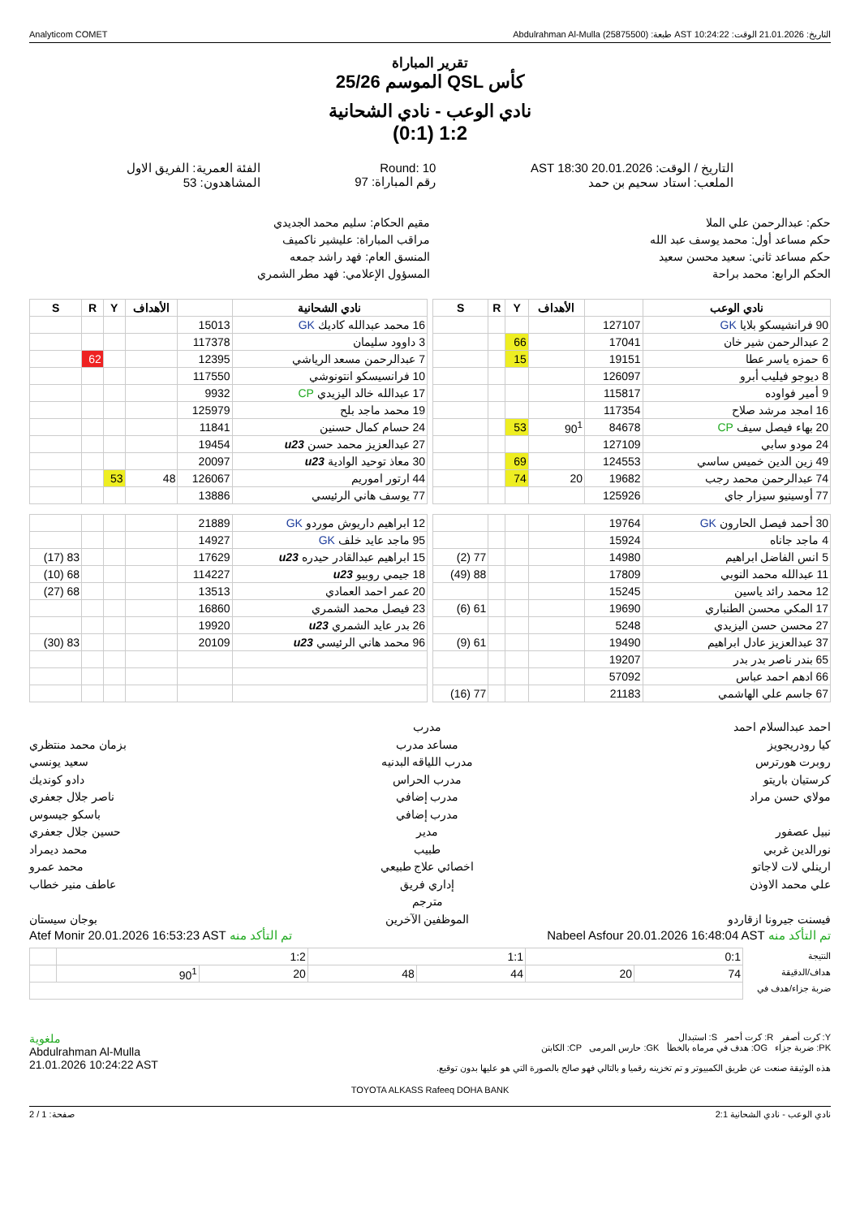Analyticom COMET التاريخ: 21.01.2026 الوقت: 10:24:22 AST طبعة: Abdulrahman Al-Mulla (25875500)
تقرير المباراة
كأس QSL الموسم 25/26
نادي الوعب - نادي الشحانية
1:2 (0:1)
التاريخ / الوقت: 20.01.2026 18:30 AST
الملعب: استاد سحيم بن حمد
Round: 10
رقم المباراة: 97
الفئة العمرية: الفريق الاول
المشاهدون: 53
حكم: عبدالرحمن علي الملا
حكم مساعد أول: محمد يوسف عبد الله
حكم مساعد ثاني: سعيد محسن سعيد
الحكم الرابع: محمد براحة
مقيم الحكام: سليم محمد الجديدي
مراقب المباراة: عليشير ناكميف
المنسق العام: فهد راشد جمعه
المسؤول الإعلامي: فهد مطر الشمري
| نادي الوعب | | الأهداف | Y | R | S |
| --- | --- | --- | --- | --- | --- |
| 90 فرانشيسكو بلايا GK | 127107 | | | | |
| 2 عبدالرحمن شير خان | 17041 | | 66 | | |
| 6 حمزه ياسر عطا | 19151 | | 15 | | |
| 8 ديوجو فيليب أبرو | 126097 | | | | |
| 9 أمير فواوده | 115817 | | | | |
| 16 امجد مرشد صلاح | 117354 | | | | |
| 20 بهاء فيصل سيف CP | 84678 | 90<sup>1</sup> | 53 | | |
| 24 مودو سابي | 127109 | | | | |
| 49 زين الدين خميس ساسي | 124553 | | 69 | | |
| 74 عبدالرحمن محمد رجب | 19682 | 20 | 74 | | |
| 77 أوسينيو سيزار جاي | 125926 | | | | |
| 30 أحمد فيصل الحارون GK | 19764 | | | | |
| 4 ماجد جاناه | 15924 | | | | |
| 5 انس الفاضل ابراهيم | 14980 | | | | 77 (2) |
| 11 عبدالله محمد النوبي | 17809 | | | | 88 (49) |
| 12 محمد رائد ياسين | 15245 | | | | |
| 17 المكي محسن الطنباري | 19690 | | | | 61 (6) |
| 27 محسن حسن اليزيدي | 5248 | | | | |
| 37 عبدالعزيز عادل ابراهيم | 19490 | | | | 61 (9) |
| 65 بندر ناصر بدر بدر | 19207 | | | | |
| 66 ادهم احمد عباس | 57092 | | | | |
| 67 جاسم علي الهاشمي | 21183 | | | | 77 (16) |
| نادي الشحانية | | الأهداف | Y | R | S |
| --- | --- | --- | --- | --- | --- |
| 16 محمد عبدالله كاديك GK | 15013 | | | | |
| 3 داوود سليمان | 117378 | | | | |
| 7 عبدالرحمن مسعد الرياشي | 12395 | | | 62 | |
| 10 فرانسيسكو انتونوشي | 117550 | | | | |
| 17 عبدالله خالد اليزيدي CP | 9932 | | | | |
| 19 محمد ماجد بلح | 125979 | | | | |
| 24 حسام كمال حسنين | 11841 | | | | |
| 27 عبدالعزيز محمد حسن u23 | 19454 | | | | |
| 30 معاذ توحيد الوادية u23 | 20097 | | | | |
| 44 ارتور اموريم | 126067 | 48 | 53 | | |
| 77 يوسف هاني الرئيسي | 13886 | | | | |
| 12 ابراهيم داريوش موردو GK | 21889 | | | | |
| 95 ماجد عايد خلف GK | 14927 | | | | |
| 15 ابراهيم عبدالقادر حيدره u23 | 17629 | | | | 83 (17) |
| 18 جيمي روبيو u23 | 114227 | | | | 68 (10) |
| 20 عمر احمد العمادي | 13513 | | | | 68 (27) |
| 23 فيصل محمد الشمري | 16860 | | | | |
| 26 بدر عايد الشمري u23 | 19920 | | | | |
| 96 محمد هاني الرئيسي u23 | 20109 | | | | 83 (30) |
احمد عبدالسلام احمد
كيا رودريجويز
روبرت هورترس
كرستيان باريتو
مولاي حسن مراد
نبيل عصفور
نورالدين غربي
ارينلي لات لاجاتو
علي محمد الاوذن
فيسنت جيرونا ازقاردو
مدرب
مساعد مدرب
مدرب اللياقه البدنيه
مدرب الحراس
مدرب إضافي
مدرب إضافي
مدير
طبيب
اخصائي علاج طبيعي
إداري فريق
مترجم
الموظفين الآخرين
بزمان محمد منتظري
سعيد يونسي
دادو كونديك
ناصر جلال جعفري
باسكو جيسوس
حسين جلال جعفري
محمد ديمراد
محمد عمرو
عاطف منير خطاب
بوجان سيستان
Atef Monir 20.01.2026 16:53:23 AST تم التأكد منه Nabeel Asfour 20.01.2026 16:48:04 AST تم التأكد منه
النتيجة
هداف/الدقيقة
ضربة جزاء/هدف في
| 0:1 | | 1:1 | | 1:2 | | |
| 74 | 20 | 44 | 48 | 20 | 90<sup>1</sup> | |
Y: كرت أصفر R: كرت أحمر S: استبدال
PK: ضربة جزاء OG: هدف في مرماه بالخطأ GK: حارس المرمى CP: الكابتن
هذه الوثيقة صنعت عن طريق الكمبيوتر و تم تخزينه رقميا و بالتالي فهو صالح بالصورة التي هو عليها بدون توقيع.
ملغوية
Abdulrahman Al-Mulla
21.01.2026 10:24:22 AST
TOYOTA ALKASS Rafeeq DOHA BANK
صفحة: 1 / 2 نادي الوعب - نادي الشحانية 2:1